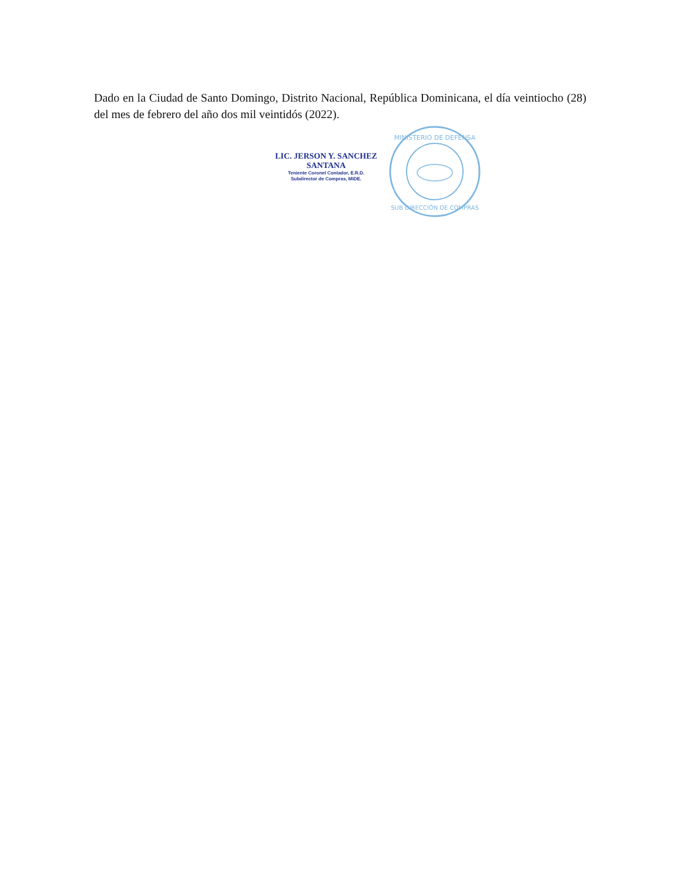Dado en la Ciudad de Santo Domingo, Distrito Nacional, República Dominicana, el día veintiocho (28) del mes de febrero del año dos mil veintidós (2022).
LIC. JERSON Y. SANCHEZ SANTANA
Teniente Coronel Contador, E.R.D.
Subdirector de Compras, MIDE.
MINISTERIO DE DEFENSA
SUB DIRECCIÓN DE COMPRAS